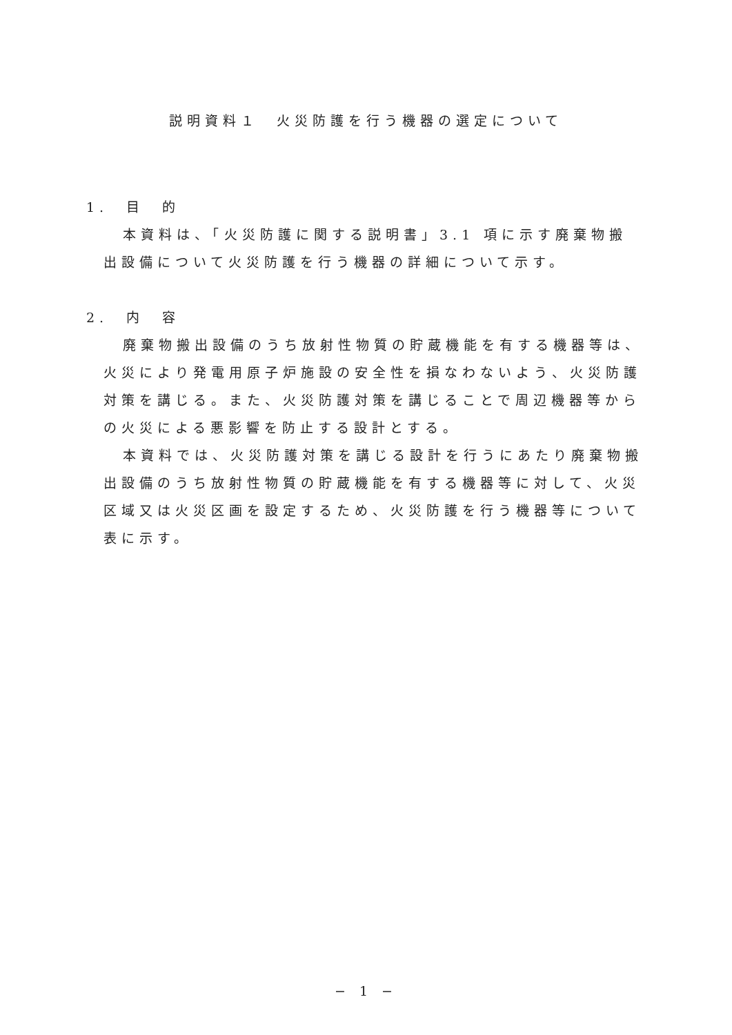説明資料１　火災防護を行う機器の選定について
1.　目　的
本資料は、「火災防護に関する説明書」3.1 項に示す廃棄物搬出設備について火災防護を行う機器の詳細について示す。
2.　内　容
廃棄物搬出設備のうち放射性物質の貯蔵機能を有する機器等は、火災により発電用原子炉施設の安全性を損なわないよう、火災防護対策を講じる。また、火災防護対策を講じることで周辺機器等からの火災による悪影響を防止する設計とする。
本資料では、火災防護対策を講じる設計を行うにあたり廃棄物搬出設備のうち放射性物質の貯蔵機能を有する機器等に対して、火災区域又は火災区画を設定するため、火災防護を行う機器等について表に示す。
− 1 −